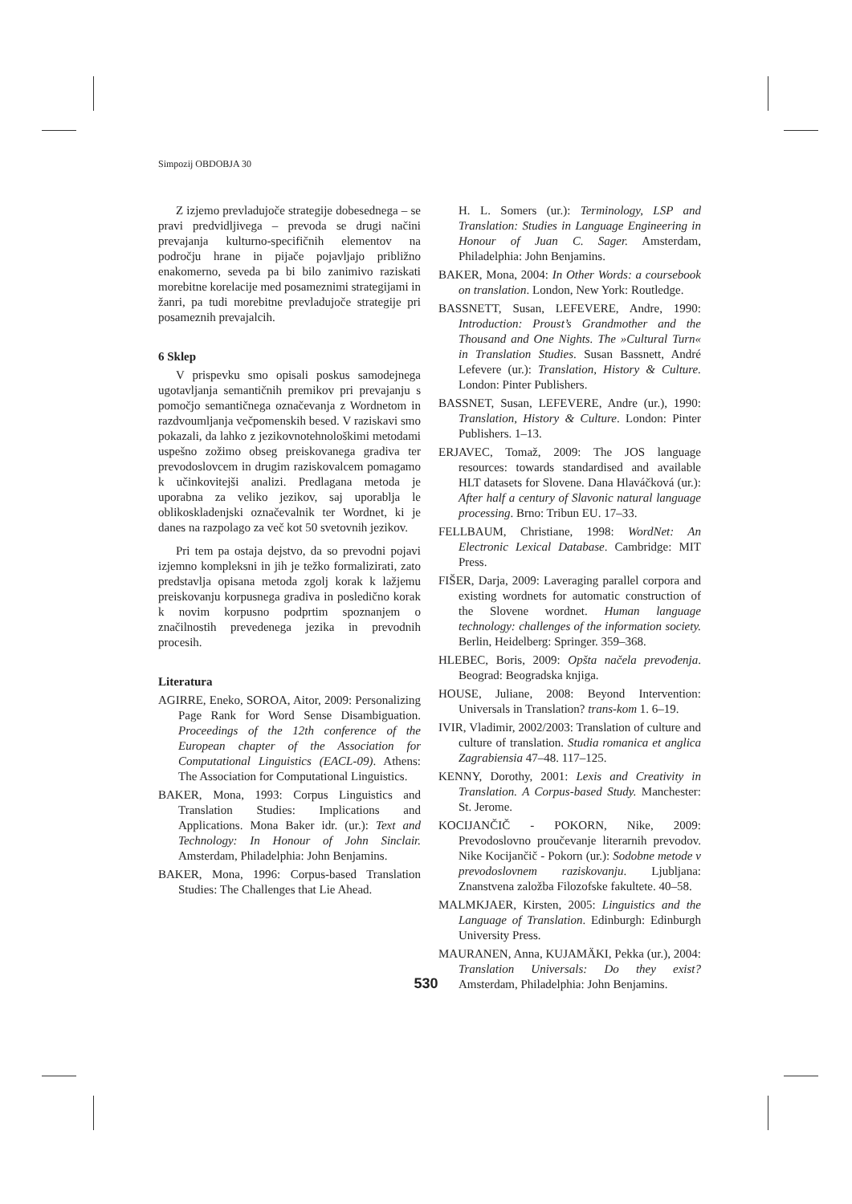Simpozij OBDOBJA 30
Z izjemo prevladujoče strategije dobesednega – se pravi predvidljivega – prevoda se drugi načini prevajanja kulturno-specifičnih elementov na področju hrane in pijače pojavljajo približno enakomerno, seveda pa bi bilo zanimivo raziskati morebitne korelacije med posameznimi strategijami in žanri, pa tudi morebitne prevladujoče strategije pri posameznih prevajalcih.
6 Sklep
V prispevku smo opisali poskus samodejnega ugotavljanja semantičnih premikov pri prevajanju s pomočjo semantičnega označevanja z Wordnetom in razdvoumljanja večpomenskih besed. V raziskavi smo pokazali, da lahko z jezikovnotehnološkimi metodami uspešno zožimo obseg preiskovanega gradiva ter prevodoslovcem in drugim raziskovalcem pomagamo k učinkovitejši analizi. Predlagana metoda je uporabna za veliko jezikov, saj uporablja le oblikoskladenjski označevalnik ter Wordnet, ki je danes na razpolago za več kot 50 svetovnih jezikov.
Pri tem pa ostaja dejstvo, da so prevodni pojavi izjemno kompleksni in jih je težko formalizirati, zato predstavlja opisana metoda zgolj korak k lažjemu preiskovanju korpusnega gradiva in posledično korak k novim korpusno podprtim spoznanjem o značilnostih prevedenega jezika in prevodnih procesih.
Literatura
AGIRRE, Eneko, SOROA, Aitor, 2009: Personalizing Page Rank for Word Sense Disambiguation. Proceedings of the 12th conference of the European chapter of the Association for Computational Linguistics (EACL-09). Athens: The Association for Computational Linguistics.
BAKER, Mona, 1993: Corpus Linguistics and Translation Studies: Implications and Applications. Mona Baker idr. (ur.): Text and Technology: In Honour of John Sinclair. Amsterdam, Philadelphia: John Benjamins.
BAKER, Mona, 1996: Corpus-based Translation Studies: The Challenges that Lie Ahead.
H. L. Somers (ur.): Terminology, LSP and Translation: Studies in Language Engineering in Honour of Juan C. Sager. Amsterdam, Philadelphia: John Benjamins.
BAKER, Mona, 2004: In Other Words: a coursebook on translation. London, New York: Routledge.
BASSNETT, Susan, LEFEVERE, Andre, 1990: Introduction: Proust’s Grandmother and the Thousand and One Nights. The »Cultural Turn« in Translation Studies. Susan Bassnett, André Lefevere (ur.): Translation, History & Culture. London: Pinter Publishers.
BASSNET, Susan, LEFEVERE, Andre (ur.), 1990: Translation, History & Culture. London: Pinter Publishers. 1–13.
ERJAVEC, Tomaž, 2009: The JOS language resources: towards standardised and available HLT datasets for Slovene. Dana Hlaváčková (ur.): After half a century of Slavonic natural language processing. Brno: Tribun EU. 17–33.
FELLBAUM, Christiane, 1998: WordNet: An Electronic Lexical Database. Cambridge: MIT Press.
FIŠER, Darja, 2009: Laveraging parallel corpora and existing wordnets for automatic construction of the Slovene wordnet. Human language technology: challenges of the information society. Berlin, Heidelberg: Springer. 359–368.
HLEBEC, Boris, 2009: Opšta načela prevođenja. Beograd: Beogradska knjiga.
HOUSE, Juliane, 2008: Beyond Intervention: Universals in Translation? trans-kom 1. 6–19.
IVIR, Vladimir, 2002/2003: Translation of culture and culture of translation. Studia romanica et anglica Zagrabiensia 47–48. 117–125.
KENNY, Dorothy, 2001: Lexis and Creativity in Translation. A Corpus-based Study. Manchester: St. Jerome.
KOCIJANČIČ - POKORN, Nike, 2009: Prevodoslovno proučevanje literarnih prevodov. Nike Kocijančič - Pokorn (ur.): Sodobne metode v prevodoslovnem raziskovanju. Ljubljana: Znanstvena založba Filozofske fakultete. 40–58.
MALMKJAER, Kirsten, 2005: Linguistics and the Language of Translation. Edinburgh: Edinburgh University Press.
MAURANEN, Anna, KUJAMÄKI, Pekka (ur.), 2004: Translation Universals: Do they exist? Amsterdam, Philadelphia: John Benjamins.
530